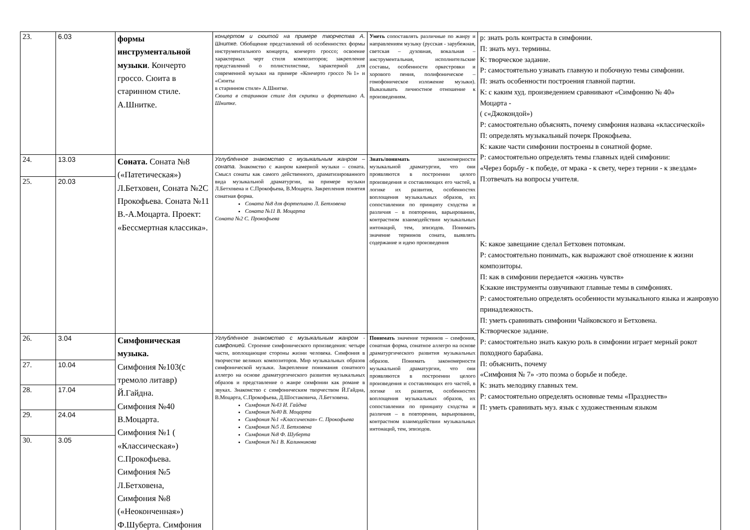| 23. | 6.03 | формы инструментальной музыки . Кончерто гроссо. Сюита в старинном стиле. А.Шнитке. | концертом и сюитой на примере творчества А. Шнитке. Обобщение представлений об особенностях формы инструментального концерта, кончерто гроссо; освоение характерных черт стиля композиторов; закрепление представлений о полистилистике, характерной для современной музыки на примере «Кончерто гроссо №1» и «Сюиты в старинном стиле» А.Шнитке. Сюита в старинном стиле для скрипки и фортепиано А. Шнитке. | Уметь сопоставлять различные по жанру и направлениям музыку (русская - зарубежная, светская – духовная, вокальная – инструментальная, исполнительские составы, особенности оркестровки и хорового пения, полифоническое – гомофоническое изложение музыки). Выказывать личностное отношение к произведениям. | р: знать роль контраста в симфонии. П: знать муз. термины. К: творческое задание. Р: самостоятельно узнавать главную и побочную темы симфонии. П: знать особенности построения главной партии. К: с каким худ. произведением сравнивают «Симфонию № 40» Моцарта - ( с«Джокондой») Р: самостоятельно объяснять, почему симфония названа «классической» П: определять музыкальный почерк Прокофьева. К: какие части симфонии построены в сонатной форме. Р: самостоятельно определять темы главных идей симфонии: «Через борьбу - к победе, от мрака - к свету, через тернии - к звездам» П:отвечать на вопросы учителя. К: какое завещание сделал Бетховен потомкам. Р: самостоятельно понимать, как выражают своё отношение к жизни композиторы. П: как в симфонии передается «жизнь чувств» К:какие инструменты озвучивают главные темы в симфониях. Р: самостоятельно определять особенности музыкального языка и жанровую принадлежность. П: уметь сравнивать симфонии Чайковского и Бетховена. К:творческое задание. Р: самостоятельно знать какую роль в симфонии играет мерный рокот походного барабана. П: объяснить, почему «Симфония № 7» -это поэма о борьбе и победе. К: знать мелодику главных тем. Р: самостоятельно определять основные темы «Празднеств» П: уметь сравнивать муз. язык с художественным языком |
| 24. | 13.03 | Соната. Соната №8 («Патетическая») Л.Бетховен, Соната №2С Прокофьева. Соната №11 В.-А.Моцарта. Проект: «Бессмертная классика». | Углублённое знакомство с музыкальным жанром – соната. Знакомство с жанром камерной музыки – соната. Смысл сонаты как самого действенного, драматизированного вида музыкальной драматургии, на примере музыки Л.Бетховена и С.Прокофьева, В.Моцарта. Закрепления понятия сонатная форма. Соната №8 для фортепиано Л. Бетховена Соната №11 В. Моцарта Соната №2 С. Прокофьева | Знать/понимать закономерности музыкальной драматургии, что они проявляются в построении целого произведения и составляющих его частей, в логике их развития, особенностях воплощения музыкальных образов, их сопоставлении по принципу сходства и различия – в повторении, варьировании, контрастном взаимодействии музыкальных интонаций, тем, эпизодов. Понимать значение терминов соната, выявлять содержание и идею произведения | |
| 25. | 20.03 | | | | |
| 26. | 3.04 | Симфоническая музыка. Симфония №103(с тремоло литавр) Й.Гайдна. Симфония №40 В.Моцарта. Симфония №1 ( «Классическая») С.Прокофьева. Симфония №5 Л.Бетховена, Симфония №8 («Неоконченная») Ф.Шуберта. Симфония | Углублённое знакомство с музыкальным жанром - симфонией. Строение симфонического произведения: четыре части, воплощающие стороны жизни человека. Симфония в творчестве великих композиторов. Мир музыкальных образов симфонической музыки. Закрепление понимания сонатного аллегро на основе драматургического развития музыкальных образов и представление о жанре симфонии как романе в звуках. Знакомство с симфоническим творчеством Й.Гайдна, В.Моцарта, С.Прокофьева, Д.Шостаковича, Л.Бетховена. Симфония №43 И. Гайдна Симфония №40 В. Моцарта Симфония №1 «Классическая» С. Прокофьева Симфония №5 Л. Бетховена Симфония №8 Ф. Шуберта Симфония №1 В. Калинникова | Понимать значение терминов – симфония, сонатная форма, сонатное аллегро на основе драматургического развития музыкальных образов. Понимать закономерности музыкальной драматургии, что они проявляются в построении целого произведения и составляющих его частей, в логике их развития, особенностях воплощения музыкальных образов, их сопоставлении по принципу сходства и различия – в повторении, варьировании, контрастном взаимодействии музыкальных интонаций, тем, эпизодов. | |
| 27. | 10.04 | | | | |
| 28. | 17.04 | | | | |
| 29. | 24.04 | | | | |
| 30. | 3.05 | | | | |